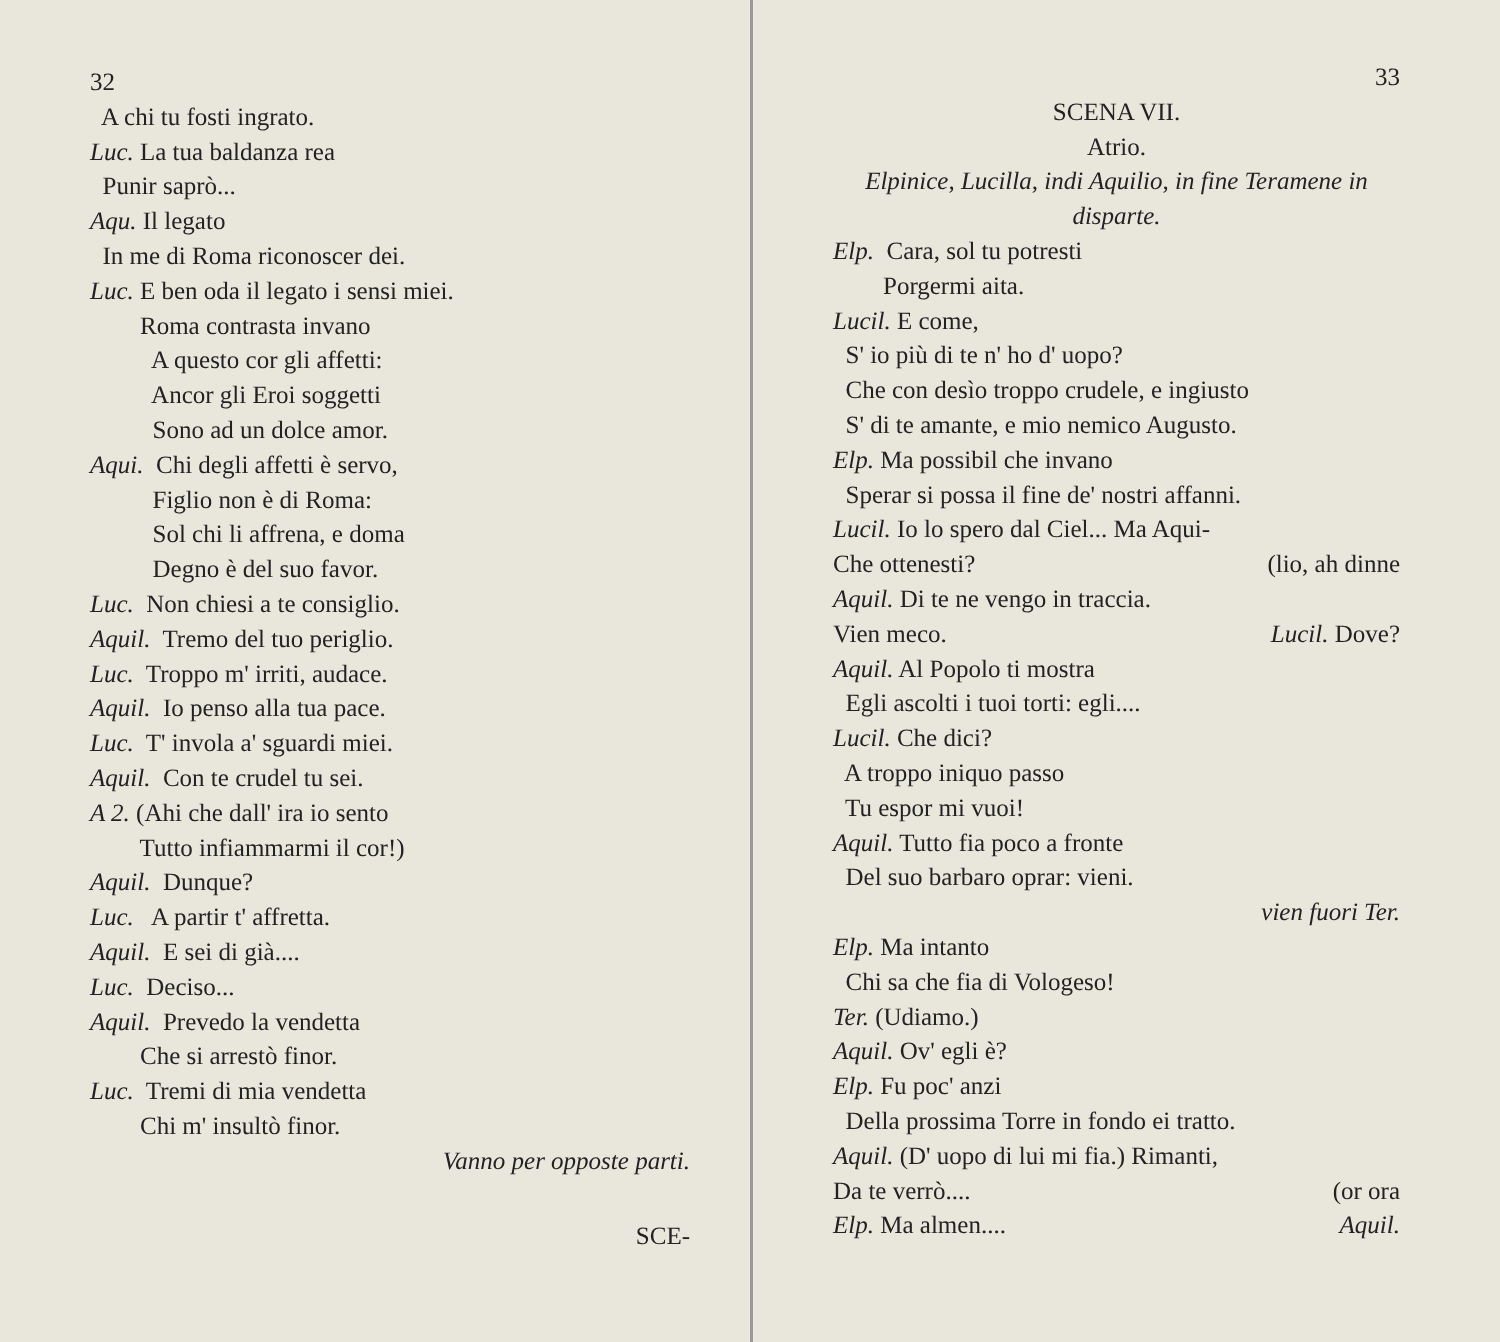32
A chi tu fosti ingrato.
Luc. La tua baldanza rea
Punir saprò...
Aqu. Il legato
In me di Roma riconoscer dei.
Luc. E ben oda il legato i sensi miei.
Roma contrasta invano
A questo cor gli affetti:
Ancor gli Eroi soggetti
Sono ad un dolce amor.
Aqui. Chi degli affetti è servo,
Figlio non è di Roma:
Sol chi li affrena, e doma
Degno è del suo favor.
Luc. Non chiesi a te consiglio.
Aquil. Tremo del tuo periglio.
Luc. Troppo m' irriti, audace.
Aquil. Io penso alla tua pace.
Luc. T' invola a' sguardi miei.
Aquil. Con te crudel tu sei.
A 2. (Ahi che dall' ira io sento
Tutto infiammarmi il cor!)
Aquil. Dunque?
Luc. A partir t' affretta.
Aquil. E sei di già....
Luc. Deciso...
Aquil. Prevedo la vendetta
Che si arrestò finor.
Luc. Tremi di mia vendetta
Chi m' insultò finor.
Vanno per opposte parti.
SCE-
33
SCENA VII.
Atrio.
Elpinice, Lucilla, indi Aquilio, in fine Teramene in disparte.
Elp. Cara, sol tu potresti
Porgermi aita.
Lucil. E come,
S' io più di te n' ho d' uopo?
Che con desìo troppo crudele, e ingiusto
S' di te amante, e mio nemico Augusto.
Elp. Ma possibil che invano
Sperar si possa il fine de' nostri affanni.
Lucil. Io lo spero dal Ciel... Ma Aqui-
Che ottenesti? (lio, ah dinne
Aquil. Di te ne vengo in traccia.
Vien meco. Lucil. Dove?
Aquil. Al Popolo ti mostra
Egli ascolti i tuoi torti: egli....
Lucil. Che dici?
A troppo iniquo passo
Tu espor mi vuoi!
Aquil. Tutto fia poco a fronte
Del suo barbaro oprar: vieni.
vien fuori Ter.
Elp. Ma intanto
Chi sa che fia di Vologeso!
Ter. (Udiamo.)
Aquil. Ov' egli è?
Elp. Fu poc' anzi
Della prossima Torre in fondo ei tratto.
Aquil. (D' uopo di lui mi fia.) Rimanti,
Da te verrò.... (or ora
Elp. Ma almen.... Aquil.